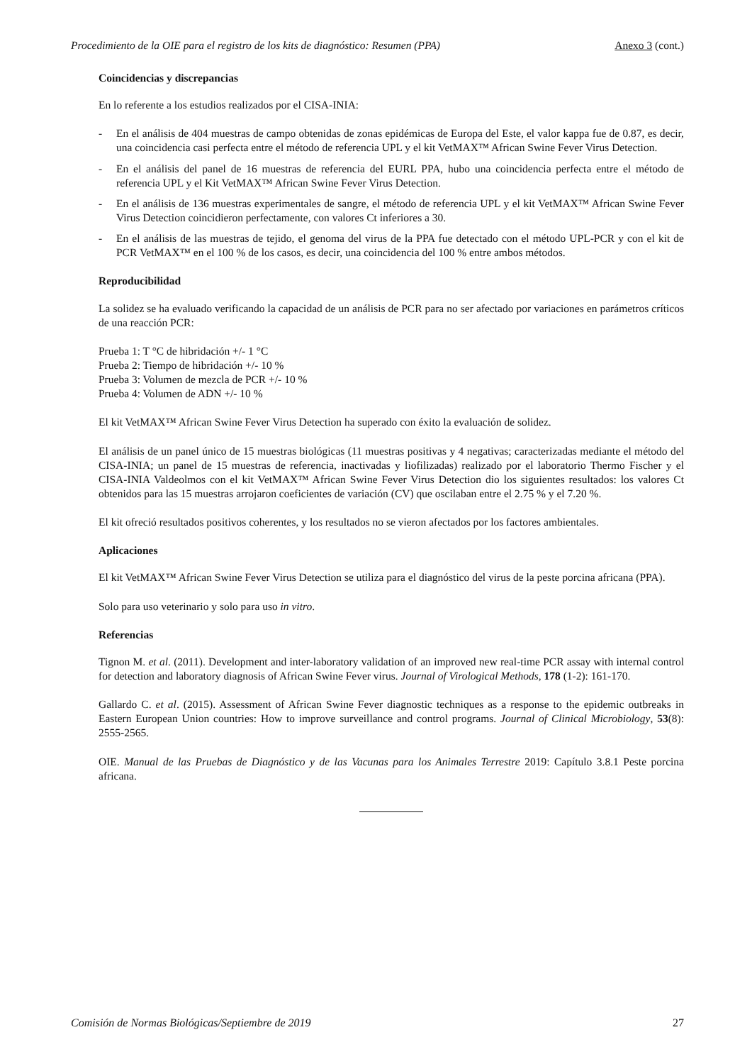Procedimiento de la OIE para el registro de los kits de diagnóstico: Resumen (PPA) Anexo 3 (cont.)
Coincidencias y discrepancias
En lo referente a los estudios realizados por el CISA-INIA:
- En el análisis de 404 muestras de campo obtenidas de zonas epidémicas de Europa del Este, el valor kappa fue de 0.87, es decir, una coincidencia casi perfecta entre el método de referencia UPL y el kit VetMAX™ African Swine Fever Virus Detection.
- En el análisis del panel de 16 muestras de referencia del EURL PPA, hubo una coincidencia perfecta entre el método de referencia UPL y el Kit VetMAX™ African Swine Fever Virus Detection.
- En el análisis de 136 muestras experimentales de sangre, el método de referencia UPL y el kit VetMAX™ African Swine Fever Virus Detection coincidieron perfectamente, con valores Ct inferiores a 30.
- En el análisis de las muestras de tejido, el genoma del virus de la PPA fue detectado con el método UPL-PCR y con el kit de PCR VetMAX™ en el 100 % de los casos, es decir, una coincidencia del 100 % entre ambos métodos.
Reproducibilidad
La solidez se ha evaluado verificando la capacidad de un análisis de PCR para no ser afectado por variaciones en parámetros críticos de una reacción PCR:
Prueba 1: T °C de hibridación +/- 1 °C
Prueba 2: Tiempo de hibridación +/- 10 %
Prueba 3: Volumen de mezcla de PCR +/- 10 %
Prueba 4: Volumen de ADN +/- 10 %
El kit VetMAX™ African Swine Fever Virus Detection ha superado con éxito la evaluación de solidez.
El análisis de un panel único de 15 muestras biológicas (11 muestras positivas y 4 negativas; caracterizadas mediante el método del CISA-INIA; un panel de 15 muestras de referencia, inactivadas y liofilizadas) realizado por el laboratorio Thermo Fischer y el CISA-INIA Valdeolmos con el kit VetMAX™ African Swine Fever Virus Detection dio los siguientes resultados: los valores Ct obtenidos para las 15 muestras arrojaron coeficientes de variación (CV) que oscilaban entre el 2.75 % y el 7.20 %.
El kit ofreció resultados positivos coherentes, y los resultados no se vieron afectados por los factores ambientales.
Aplicaciones
El kit VetMAX™ African Swine Fever Virus Detection se utiliza para el diagnóstico del virus de la peste porcina africana (PPA).
Solo para uso veterinario y solo para uso in vitro.
Referencias
Tignon M. et al. (2011). Development and inter-laboratory validation of an improved new real-time PCR assay with internal control for detection and laboratory diagnosis of African Swine Fever virus. Journal of Virological Methods, 178 (1-2): 161-170.
Gallardo C. et al. (2015). Assessment of African Swine Fever diagnostic techniques as a response to the epidemic outbreaks in Eastern European Union countries: How to improve surveillance and control programs. Journal of Clinical Microbiology, 53(8): 2555-2565.
OIE. Manual de las Pruebas de Diagnóstico y de las Vacunas para los Animales Terrestre 2019: Capítulo 3.8.1 Peste porcina africana.
Comisión de Normas Biológicas/Septiembre de 2019 27